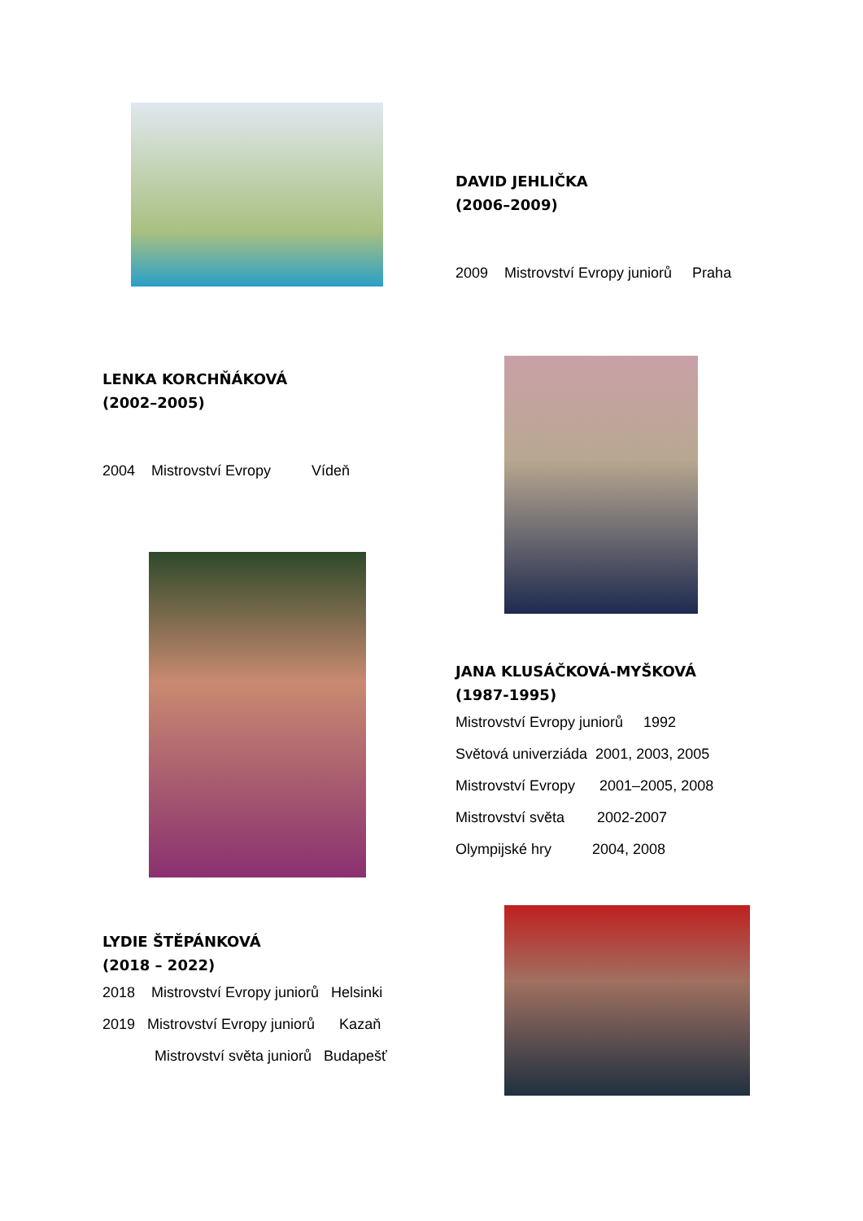DAVID JEHLIČKA
(2006–2009)
2009 Mistrovství Evropy juniorů Praha
LENKA KORCHŇÁKOVÁ
(2002–2005)
2004 Mistrovství Evropy Vídeň
JANA KLUSÁČKOVÁ-MYŠKOVÁ
(1987-1995)
Mistrovství Evropy juniorů 1992
Světová univerziáda 2001, 2003, 2005
Mistrovství Evropy 2001–2005, 2008
Mistrovství světa 2002-2007
Olympijské hry 2004, 2008
LYDIE ŠTĚPÁNKOVÁ
(2018 – 2022)
2018 Mistrovství Evropy juniorů Helsinki
2019 Mistrovství Evropy juniorů Kazaň
Mistrovství světa juniorů Budapešť